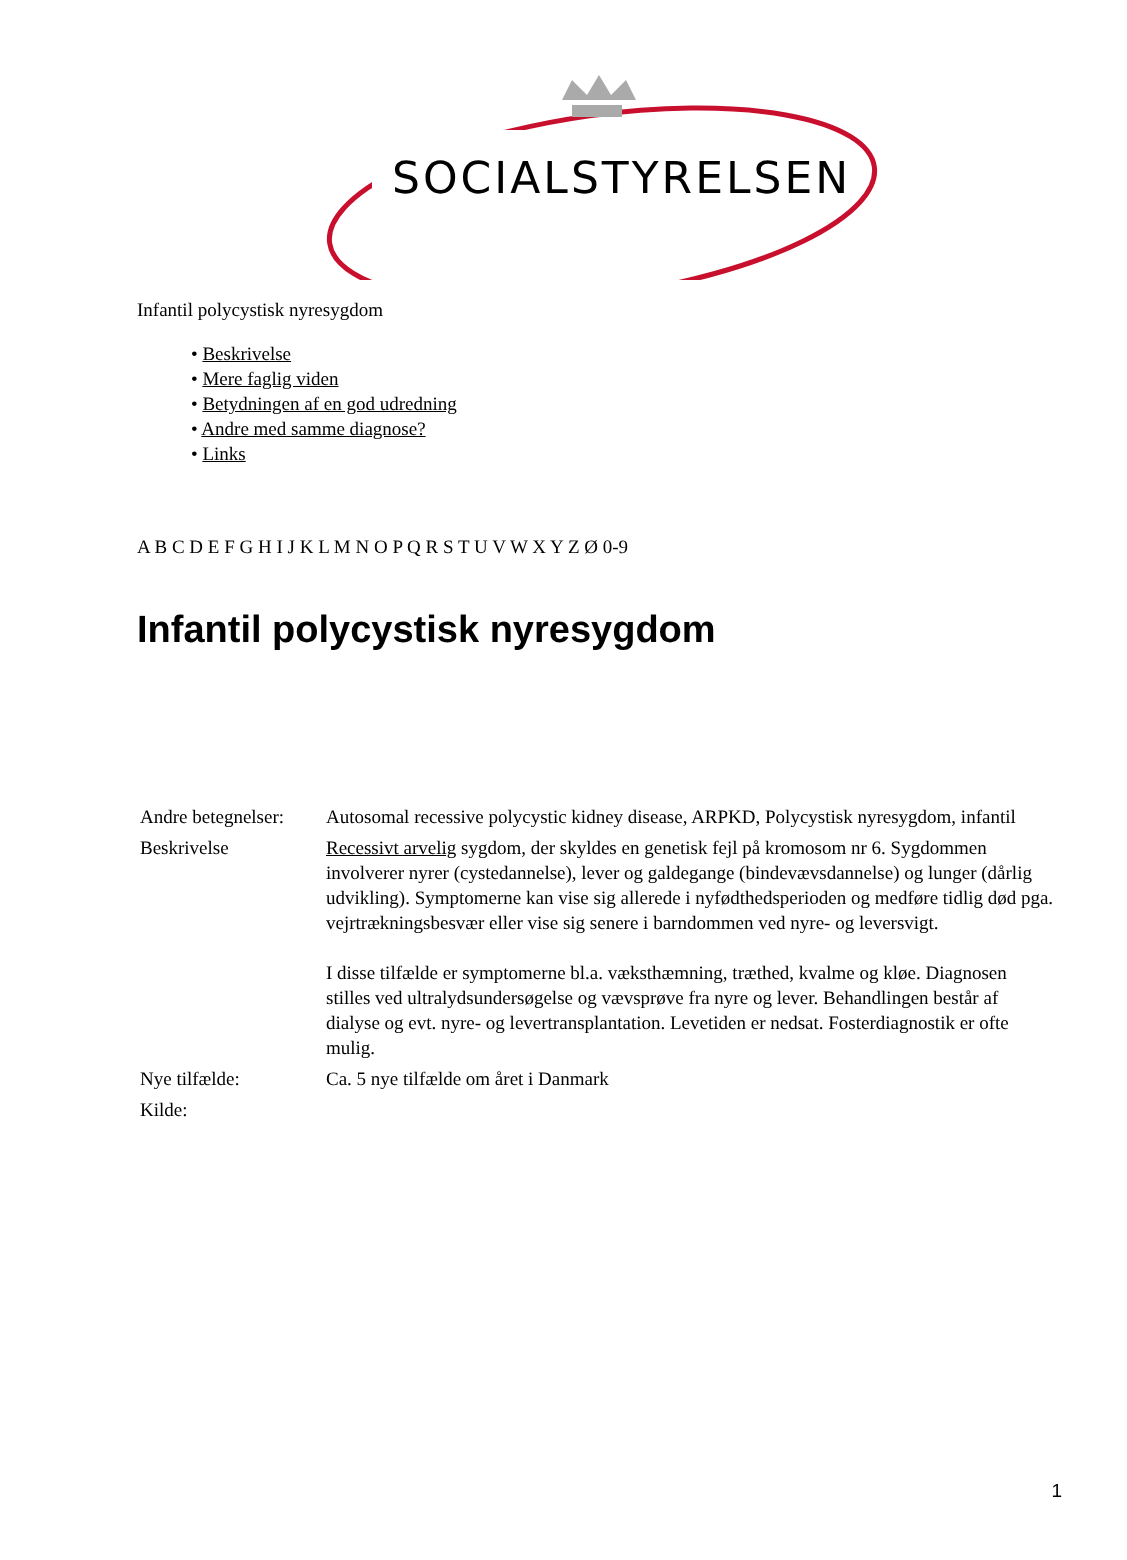SOCIALSTYRELSEN
Infantil polycystisk nyresygdom
• Beskrivelse
• Mere faglig viden
• Betydningen af en god udredning
• Andre med samme diagnose?
• Links
A B C D E F G H I J K L M N O P Q R S T U V W X Y Z Ø 0-9
Infantil polycystisk nyresygdom
| Andre betegnelser: | Autosomal recessive polycystic kidney disease, ARPKD, Polycystisk nyresygdom, infantil |
| Beskrivelse | Recessivt arvelig sygdom, der skyldes en genetisk fejl på kromosom nr 6. Sygdommen involverer nyrer (cystedannelse), lever og galdegange (bindevævsdannelse) og lunger (dårlig udvikling). Symptomerne kan vise sig allerede i nyfødthedsperioden og medføre tidlig død pga. vejrtrækningsbesvær eller vise sig senere i barndommen ved nyre- og leversvigt. I disse tilfælde er symptomerne bl.a. væksthæmning, træthed, kvalme og kløe. Diagnosen stilles ved ultralydsundersøgelse og vævsprøve fra nyre og lever. Behandlingen består af dialyse og evt. nyre- og levertransplantation. Levetiden er nedsat. Fosterdiagnostik er ofte mulig. |
| Nye tilfælde: | Ca. 5 nye tilfælde om året i Danmark |
| Kilde: | |
1